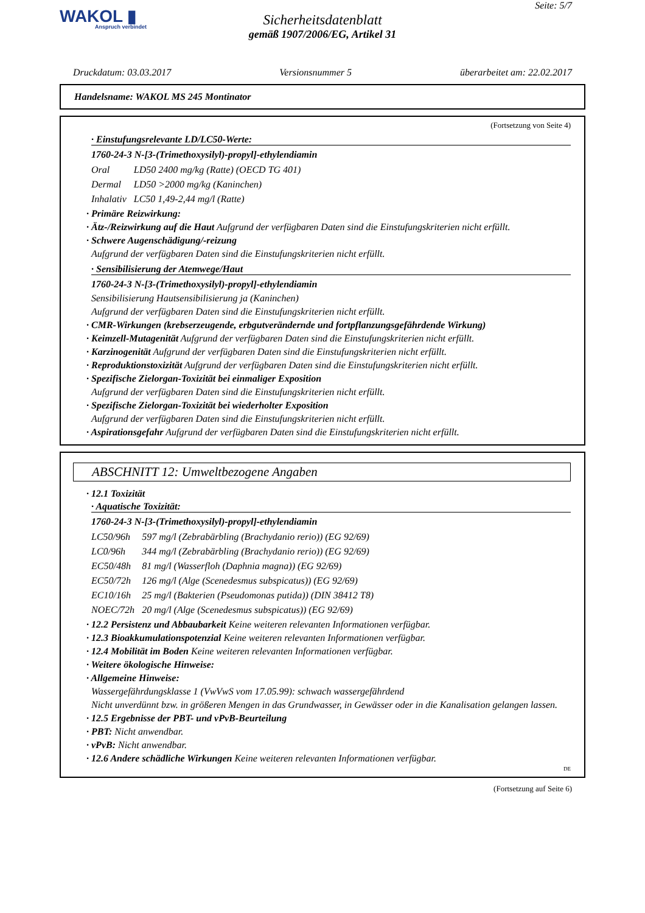WAKOL ▮
Anspruch verbindet
Seite: 5/7
Sicherheitsdatenblatt
gemäß 1907/2006/EG, Artikel 31
Druckdatum: 03.03.2017 Versionsnummer 5 überarbeitet am: 22.02.2017
Handelsname: WAKOL MS 245 Montinator
(Fortsetzung von Seite 4)
· Einstufungsrelevante LD/LC50-Werte:
1760-24-3 N-[3-(Trimethoxysilyl)-propyl]-ethylendiamin
| Oral | LD50 2400 mg/kg (Ratte) (OECD TG 401) |
| Dermal | LD50 >2000 mg/kg (Kaninchen) |
| Inhalativ | LC50 1,49-2,44 mg/l (Ratte) |
· Primäre Reizwirkung:
· Ätz-/Reizwirkung auf die Haut Aufgrund der verfügbaren Daten sind die Einstufungskriterien nicht erfüllt.
· Schwere Augenschädigung/-reizung
Aufgrund der verfügbaren Daten sind die Einstufungskriterien nicht erfüllt.
· Sensibilisierung der Atemwege/Haut
1760-24-3 N-[3-(Trimethoxysilyl)-propyl]-ethylendiamin
Sensibilisierung Hautsensibilisierung ja (Kaninchen)
Aufgrund der verfügbaren Daten sind die Einstufungskriterien nicht erfüllt.
· CMR-Wirkungen (krebserzeugende, erbgutverändernde und fortpflanzungsgefährdende Wirkung)
· Keimzell-Mutagenität Aufgrund der verfügbaren Daten sind die Einstufungskriterien nicht erfüllt.
· Karzinogenität Aufgrund der verfügbaren Daten sind die Einstufungskriterien nicht erfüllt.
· Reproduktionstoxizität Aufgrund der verfügbaren Daten sind die Einstufungskriterien nicht erfüllt.
· Spezifische Zielorgan-Toxizität bei einmaliger Exposition
Aufgrund der verfügbaren Daten sind die Einstufungskriterien nicht erfüllt.
· Spezifische Zielorgan-Toxizität bei wiederholter Exposition
Aufgrund der verfügbaren Daten sind die Einstufungskriterien nicht erfüllt.
· Aspirationsgefahr Aufgrund der verfügbaren Daten sind die Einstufungskriterien nicht erfüllt.
ABSCHNITT 12: Umweltbezogene Angaben
· 12.1 Toxizität
· Aquatische Toxizität:
1760-24-3 N-[3-(Trimethoxysilyl)-propyl]-ethylendiamin
| LC50/96h | 597 mg/l (Zebrabärbling (Brachydanio rerio)) (EG 92/69) |
| LC0/96h | 344 mg/l (Zebrabärbling (Brachydanio rerio)) (EG 92/69) |
| EC50/48h | 81 mg/l (Wasserfloh (Daphnia magna)) (EG 92/69) |
| EC50/72h | 126 mg/l (Alge (Scenedesmus subspicatus)) (EG 92/69) |
| EC10/16h | 25 mg/l (Bakterien (Pseudomonas putida)) (DIN 38412 T8) |
| NOEC/72h | 20 mg/l (Alge (Scenedesmus subspicatus)) (EG 92/69) |
· 12.2 Persistenz und Abbaubarkeit Keine weiteren relevanten Informationen verfügbar.
· 12.3 Bioakkumulationspotenzial Keine weiteren relevanten Informationen verfügbar.
· 12.4 Mobilität im Boden Keine weiteren relevanten Informationen verfügbar.
· Weitere ökologische Hinweise:
· Allgemeine Hinweise:
Wassergefährdungsklasse 1 (VwVwS vom 17.05.99): schwach wassergefährdend
Nicht unverdünnt bzw. in größeren Mengen in das Grundwasser, in Gewässer oder in die Kanalisation gelangen lassen.
· 12.5 Ergebnisse der PBT- und vPvB-Beurteilung
· PBT: Nicht anwendbar.
· vPvB: Nicht anwendbar.
· 12.6 Andere schädliche Wirkungen Keine weiteren relevanten Informationen verfügbar.
DE
(Fortsetzung auf Seite 6)